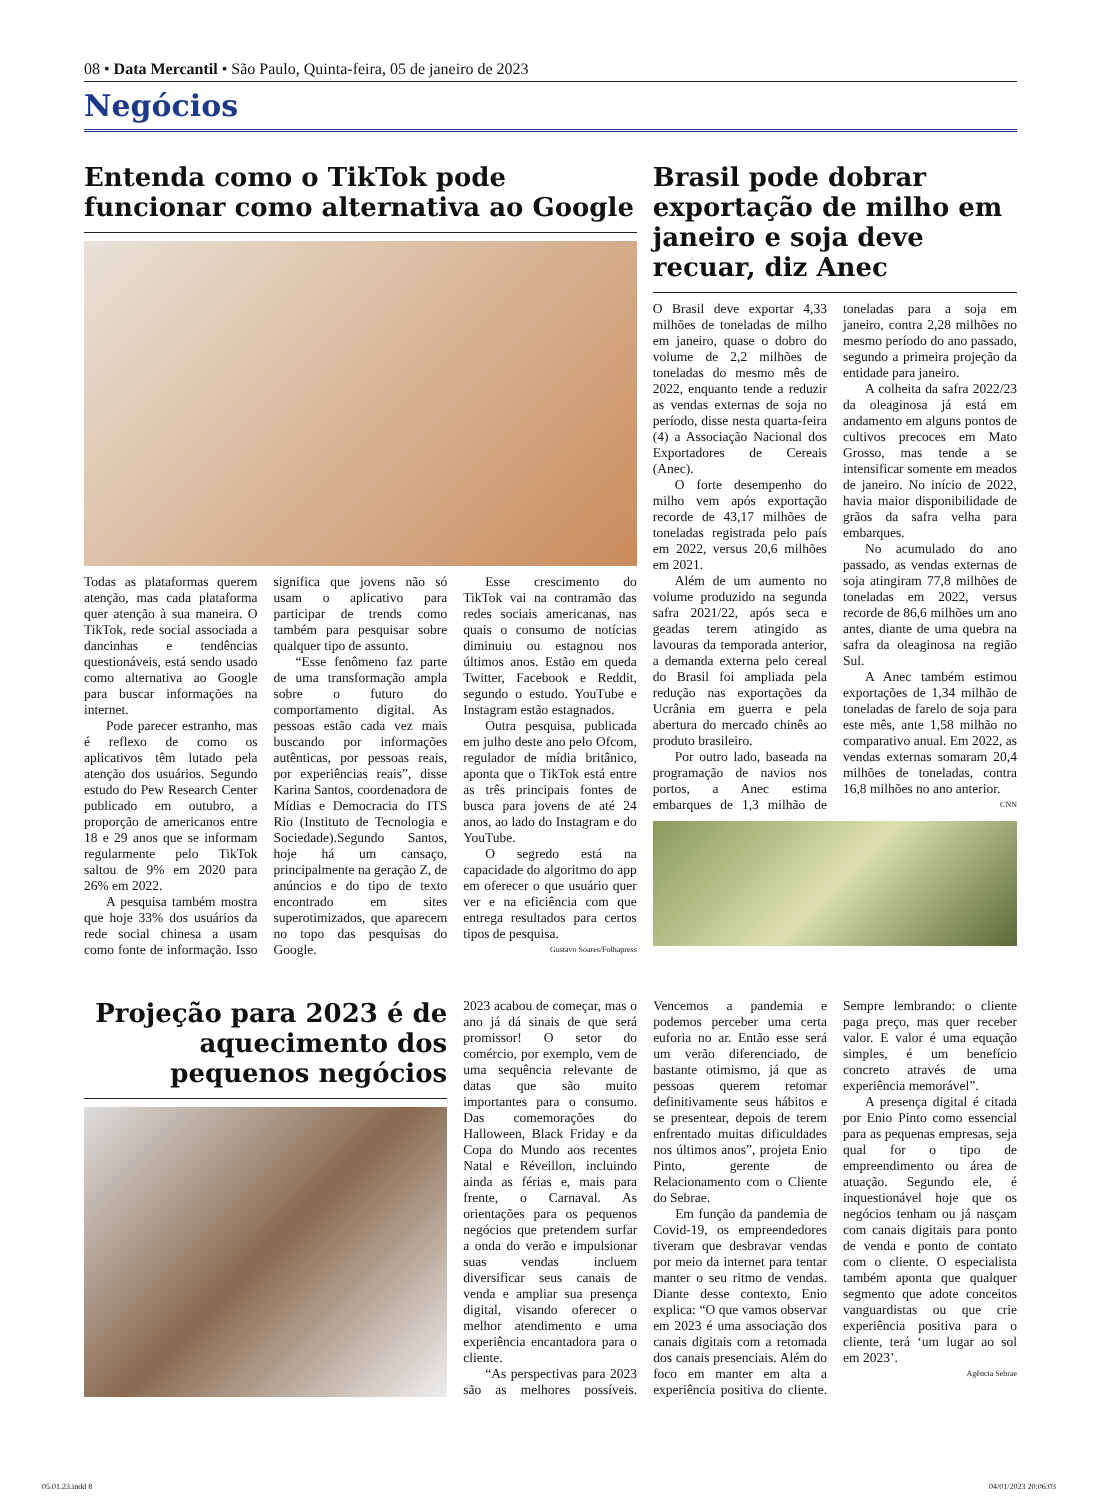08 • Data Mercantil • São Paulo, Quinta-feira, 05 de janeiro de 2023
Negócios
Entenda como o TikTok pode funcionar como alternativa ao Google
Todas as plataformas querem atenção, mas cada plataforma quer atenção à sua maneira. O TikTok, rede social associada a dancinhas e tendências questionáveis, está sendo usado como alternativa ao Google para buscar informações na internet.
Pode parecer estranho, mas é reflexo de como os aplicativos têm lutado pela atenção dos usuários. Segundo estudo do Pew Research Center publicado em outubro, a proporção de americanos entre 18 e 29 anos que se informam regularmente pelo TikTok saltou de 9% em 2020 para 26% em 2022.
A pesquisa também mostra que hoje 33% dos usuários da rede social chinesa a usam como fonte de informação. Isso significa que jovens não só usam o aplicativo para participar de trends como também para pesquisar sobre qualquer tipo de assunto.
“Esse fenômeno faz parte de uma transformação ampla sobre o futuro do comportamento digital. As pessoas estão cada vez mais buscando por informações autênticas, por pessoas reais, por experiências reais”, disse Karina Santos, coordenadora de Mídias e Democracia do ITS Rio (Instituto de Tecnologia e Sociedade).Segundo Santos, hoje há um cansaço, principalmente na geração Z, de anúncios e do tipo de texto encontrado em sites superotimizados, que aparecem no topo das pesquisas do Google.
Esse crescimento do TikTok vai na contramão das redes sociais americanas, nas quais o consumo de notícias diminuiu ou estagnou nos últimos anos. Estão em queda Twitter, Facebook e Reddit, segundo o estudo. YouTube e Instagram estão estagnados.
Outra pesquisa, publicada em julho deste ano pelo Ofcom, regulador de mídia britânico, aponta que o TikTok está entre as três principais fontes de busca para jovens de até 24 anos, ao lado do Instagram e do YouTube.
O segredo está na capacidade do algoritmo do app em oferecer o que usuário quer ver e na eficiência com que entrega resultados para certos tipos de pesquisa.
Gustavo Soares/Folhapress
Brasil pode dobrar exportação de milho em janeiro e soja deve recuar, diz Anec
O Brasil deve exportar 4,33 milhões de toneladas de milho em janeiro, quase o dobro do volume de 2,2 milhões de toneladas do mesmo mês de 2022, enquanto tende a reduzir as vendas externas de soja no período, disse nesta quarta-feira (4) a Associação Nacional dos Exportadores de Cereais (Anec).
O forte desempenho do milho vem após exportação recorde de 43,17 milhões de toneladas registrada pelo país em 2022, versus 20,6 milhões em 2021.
Além de um aumento no volume produzido na segunda safra 2021/22, após seca e geadas terem atingido as lavouras da temporada anterior, a demanda externa pelo cereal do Brasil foi ampliada pela redução nas exportações da Ucrânia em guerra e pela abertura do mercado chinês ao produto brasileiro.
Por outro lado, baseada na programação de navios nos portos, a Anec estima embarques de 1,3 milhão de toneladas para a soja em janeiro, contra 2,28 milhões no mesmo período do ano passado, segundo a primeira projeção da entidade para janeiro.
A colheita da safra 2022/23 da oleaginosa já está em andamento em alguns pontos de cultivos precoces em Mato Grosso, mas tende a se intensificar somente em meados de janeiro. No início de 2022, havia maior disponibilidade de grãos da safra velha para embarques.
No acumulado do ano passado, as vendas externas de soja atingiram 77,8 milhões de toneladas em 2022, versus recorde de 86,6 milhões um ano antes, diante de uma quebra na safra da oleaginosa na região Sul.
A Anec também estimou exportações de 1,34 milhão de toneladas de farelo de soja para este mês, ante 1,58 milhão no comparativo anual. Em 2022, as vendas externas somaram 20,4 milhões de toneladas, contra 16,8 milhões no ano anterior.
CNN
Projeção para 2023 é de aquecimento dos pequenos negócios
2023 acabou de começar, mas o ano já dá sinais de que será promissor! O setor do comércio, por exemplo, vem de uma sequência relevante de datas que são muito importantes para o consumo. Das comemorações do Halloween, Black Friday e da Copa do Mundo aos recentes Natal e Réveillon, incluindo ainda as férias e, mais para frente, o Carnaval. As orientações para os pequenos negócios que pretendem surfar a onda do verão e impulsionar suas vendas incluem diversificar seus canais de venda e ampliar sua presença digital, visando oferecer o melhor atendimento e uma experiência encantadora para o cliente.
“As perspectivas para 2023 são as melhores possíveis. Vencemos a pandemia e podemos perceber uma certa euforia no ar. Então esse será um verão diferenciado, de bastante otimismo, já que as pessoas querem retomar definitivamente seus hábitos e se presentear, depois de terem enfrentado muitas dificuldades nos últimos anos”, projeta Enio Pinto, gerente de Relacionamento com o Cliente do Sebrae.
Em função da pandemia de Covid-19, os empreendedores tiveram que desbravar vendas por meio da internet para tentar manter o seu ritmo de vendas. Diante desse contexto, Enio explica: “O que vamos observar em 2023 é uma associação dos canais digitais com a retomada dos canais presenciais. Além do foco em manter em alta a experiência positiva do cliente. Sempre lembrando: o cliente paga preço, mas quer receber valor. E valor é uma equação simples, é um benefício concreto através de uma experiência memorável”.
A presença digital é citada por Enio Pinto como essencial para as pequenas empresas, seja qual for o tipo de empreendimento ou área de atuação. Segundo ele, é inquestionável hoje que os negócios tenham ou já nasçam com canais digitais para ponto de venda e ponto de contato com o cliente. O especialista também aponta que qualquer segmento que adote conceitos vanguardistas ou que crie experiência positiva para o cliente, terá ‘um lugar ao sol em 2023’.
Agência Sebrae
05.01.23.indd 8 04/01/2023 20:06:03